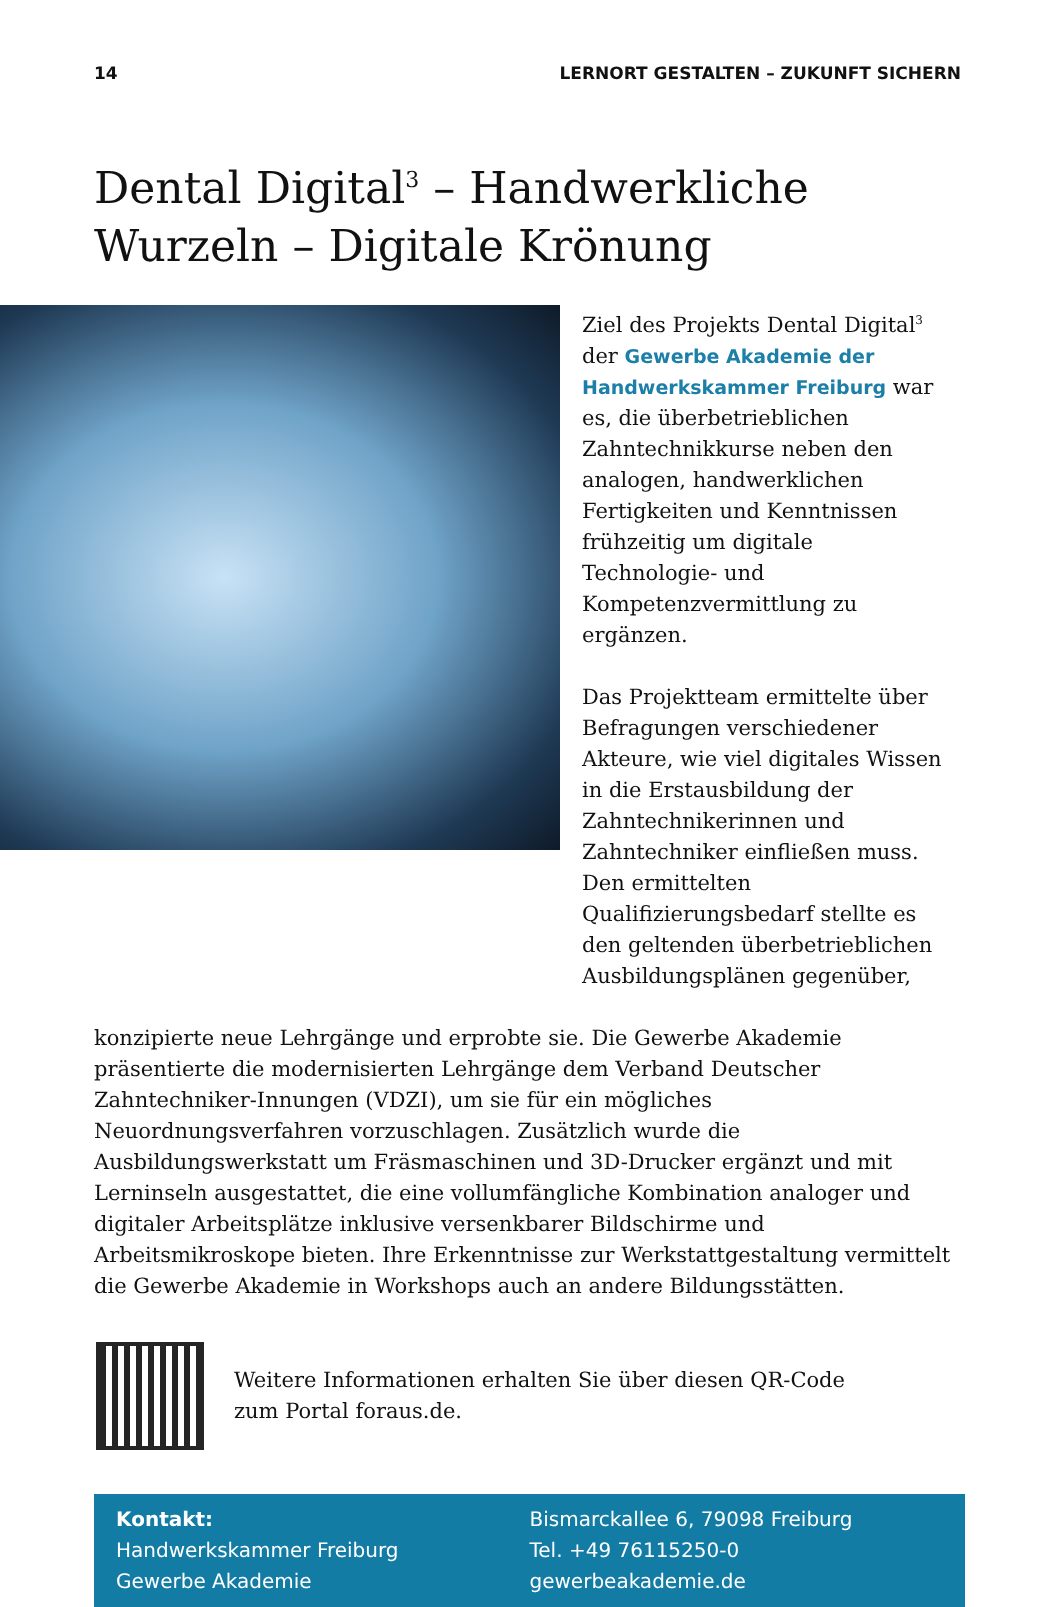14 LERNORT GESTALTEN – ZUKUNFT SICHERN
Dental Digital<sup>3</sup> – Handwerkliche Wurzeln – Digitale Krönung
Ziel des Projekts Dental Digital<sup>3</sup> der Gewerbe Akademie der Handwerkskammer Freiburg war es, die überbetrieblichen Zahntechnikkurse neben den analogen, handwerklichen Fertigkeiten und Kenntnissen frühzeitig um digitale Technologie- und Kompetenzvermittlung zu ergänzen.
Das Projektteam ermittelte über Befragungen verschiedener Akteure, wie viel digitales Wissen in die Erstausbildung der Zahntechnikerinnen und Zahntechniker einfließen muss. Den ermittelten Qualifizierungsbedarf stellte es den geltenden überbetrieblichen Ausbildungsplänen gegenüber,
konzipierte neue Lehrgänge und erprobte sie. Die Gewerbe Akademie präsentierte die modernisierten Lehrgänge dem Verband Deutscher Zahntechniker-Innungen (VDZI), um sie für ein mögliches Neuordnungsverfahren vorzuschlagen. Zusätzlich wurde die Ausbildungswerkstatt um Fräsmaschinen und 3D-Drucker ergänzt und mit Lerninseln ausgestattet, die eine vollumfängliche Kombination analoger und digitaler Arbeitsplätze inklusive versenkbarer Bildschirme und Arbeitsmikroskope bieten. Ihre Erkenntnisse zur Werkstattgestaltung vermittelt die Gewerbe Akademie in Workshops auch an andere Bildungsstätten.
Weitere Informationen erhalten Sie über diesen QR-Code
zum Portal foraus.de.
Kontakt:
Handwerkskammer Freiburg
Gewerbe Akademie
Bismarckallee 6, 79098 Freiburg
Tel. +49 76115250-0
gewerbeakademie.de